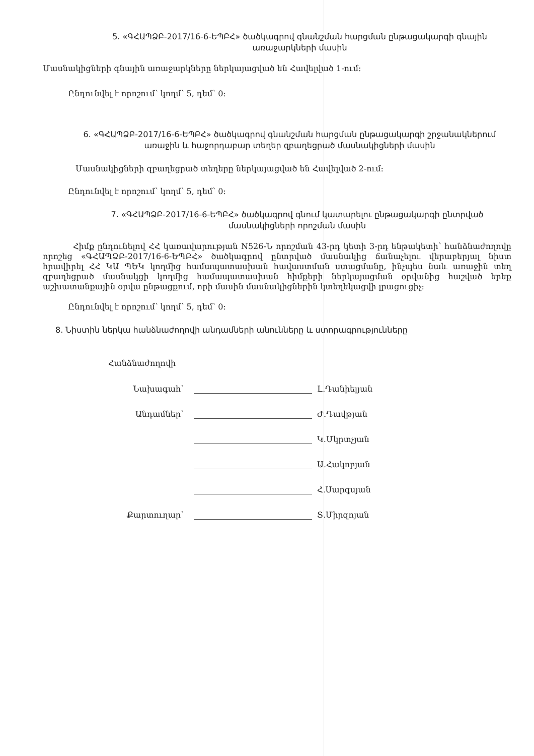5. «ԳՀԱՊՁԲ-2017/16-6-ԵՊԲՀ» ծածկագրով գնանշման հարցման ընթացակարգի գնային առաջարկների մասին
Մասնակիցների գնային առաջարկները ներկայացված են Հավելված 1-ում:
Ընդունվել է որոշում՝ կողմ՝ 5, դեմ՝ 0:
6. «ԳՀԱՊՁԲ-2017/16-6-ԵՊԲՀ» ծածկագրով գնանշման հարցման ընթացակարգի շրջանակներում առաջին և հաջորդաբար տեղեր զբաղեցրած մասնակիցների մասին
Մասնակիցների զբաղեցրած տեղերը ներկայացված են Հավելված 2-ում:
Ընդունվել է որոշում՝ կողմ՝ 5, դեմ՝ 0:
7. «ԳՀԱՊՁԲ-2017/16-6-ԵՊԲՀ» ծածկագրով գնում կատարելու ընթացակարգի ընտրված մասնակիցների որոշման մասին
Հիմք ընդունելով ՀՀ կառավարության N526-Ն որոշման 43-րդ կետի 3-րդ ենթակետի՝ հանձնաժողովը որոշեց «ԳՀԱՊՁԲ-2017/16-6-ԵՊԲՀ» ծածկագրով ընտրված մասնակից ճանաչելու վերաբերյալ նիստ հրավիրել ՀՀ ԿԱ ՊԵԿ կողմից համապատասխան հավաստման ստացմանը, ինչպես նաև առաջին տեղ զբաղեցրած մասնակցի կողմից համապատասխան հիմքերի ներկայացման օրվանից հաշված երեք աշխատանքային օրվա ընթացքում, որի մասին մասնակիցներին կտեղեկացվի լրացուցիչ:
Ընդունվել է որոշում՝ կողմ՝ 5, դեմ՝ 0:
8. Նիստին ներկա հանձնաժողովի անդամների անունները և ստորագրությունները
Հանձնաժողովի
Նախագահ՝
Լ.Դանիելյան
Անդամներ՝
Ժ.Դավթյան
Կ.Մկրտչյան
Ա.Հակոբյան
Հ.Սարգսյան
Քարտուղար՝
Տ.Միրզոյան